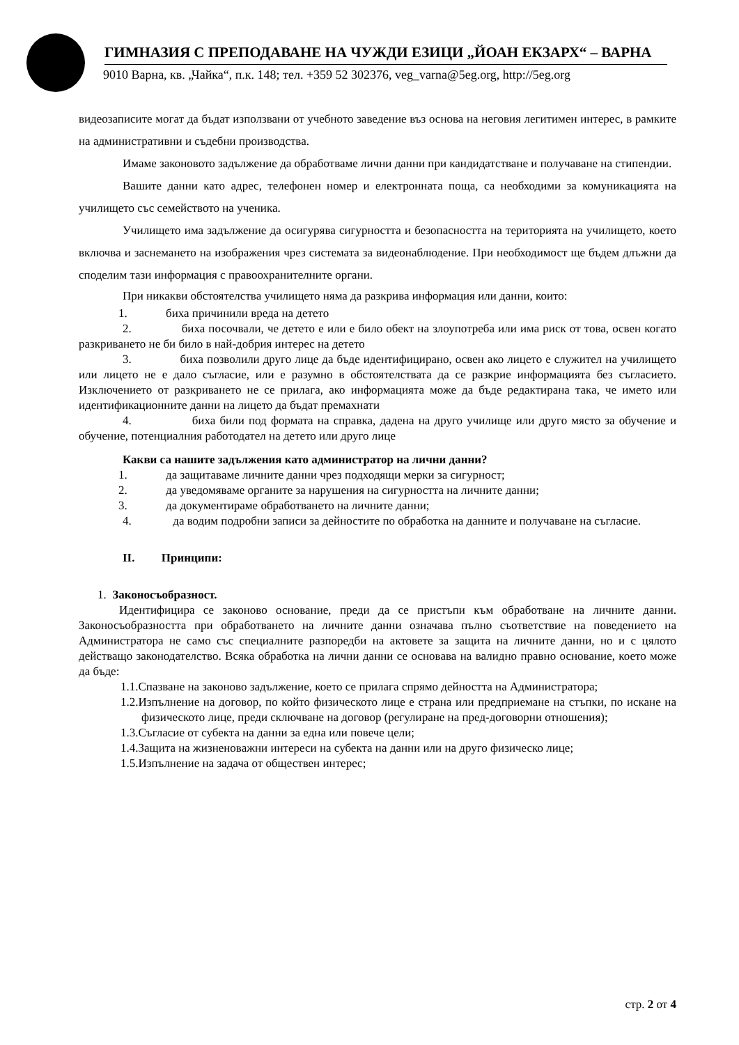ГИМНАЗИЯ С ПРЕПОДАВАНЕ НА ЧУЖДИ ЕЗИЦИ „ЙОАН ЕКЗАРХ“ – ВАРНА
9010 Варна, кв. „Чайка“, п.к. 148; тел. +359 52 302376, veg_varna@5eg.org, http://5eg.org
видеозаписите могат да бъдат използвани от учебното заведение въз основа на неговия легитимен интерес, в рамките на административни и съдебни производства.
Имаме законовото задължение да обработваме лични данни при кандидатстване и получаване на стипендии.
Вашите данни като адрес, телефонен номер и електронната поща, са необходими за комуникацията на училището със семейството на ученика.
Училището има задължение да осигурява сигурността и безопасността на територията на училището, което включва и заснемането на изображения чрез системата за видеонаблюдение. При необходимост ще бъдем длъжни да споделим тази информация с правоохранителните органи.
При никакви обстоятелства училището няма да разкрива информация или данни, които:
1. биха причинили вреда на детето
2. биха посочвали, че детето е или е било обект на злоупотреба или има риск от това, освен когато разкриването не би било в най-добрия интерес на детето
3. биха позволили друго лице да бъде идентифицирано, освен ако лицето е служител на училището или лицето не е дало съгласие, или е разумно в обстоятелствата да се разкрие информацията без съгласието. Изключението от разкриването не се прилага, ако информацията може да бъде редактирана така, че името или идентификационните данни на лицето да бъдат премахнати
4. биха били под формата на справка, дадена на друго училище или друго място за обучение и обучение, потенциалния работодател на детето или друго лице
Какви са нашите задължения като администратор на лични данни?
1. да защитаваме личните данни чрез подходящи мерки за сигурност;
2. да уведомяваме органите за нарушения на сигурността на личните данни;
3. да документираме обработването на личните данни;
4. да водим подробни записи за дейностите по обработка на данните и получаване на съгласие.
II. Принципи:
1. Законосъобразност.
Идентифицира се законово основание, преди да се пристъпи към обработване на личните данни. Законосъобразността при обработването на личните данни означава пълно съответствие на поведението на Администратора не само със специалните разпоредби на актовете за защита на личните данни, но и с цялото действащо законодателство. Всяка обработка на лични данни се основава на валидно правно основание, което може да бъде:
1.1.Спазване на законово задължение, което се прилага спрямо дейността на Администратора;
1.2.Изпълнение на договор, по който физическото лице е страна или предприемане на стъпки, по искане на физическото лице, преди сключване на договор (регулиране на пред-договорни отношения);
1.3.Съгласие от субекта на данни за една или повече цели;
1.4.Защита на жизненоважни интереси на субекта на данни или на друго физическо лице;
1.5.Изпълнение на задача от обществен интерес;
стр. 2 от 4